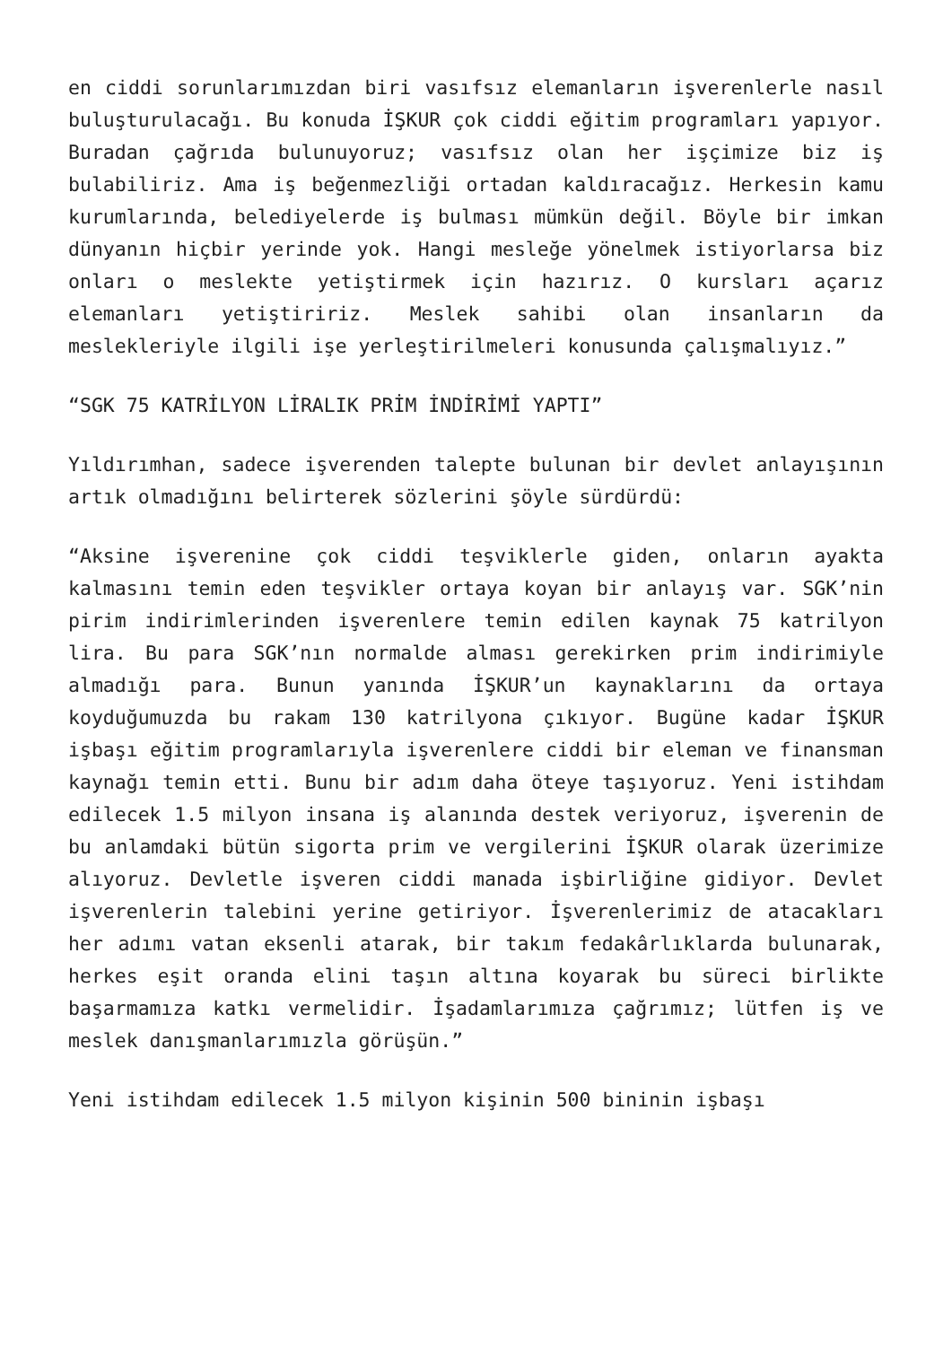en ciddi sorunlarımızdan biri vasıfsız elemanların işverenlerle nasıl buluşturulacağı. Bu konuda İŞKUR çok ciddi eğitim programları yapıyor. Buradan çağrıda bulunuyoruz; vasıfsız olan her işçimize biz iş bulabiliriz. Ama iş beğenmezliği ortadan kaldıracağız. Herkesin kamu kurumlarında, belediyelerde iş bulması mümkün değil. Böyle bir imkan dünyanın hiçbir yerinde yok. Hangi mesleğe yönelmek istiyorlarsa biz onları o meslekte yetiştirmek için hazırız. O kursları açarız elemanları yetiştiririz. Meslek sahibi olan insanların da meslekleriyle ilgili işe yerleştirilmeleri konusunda çalışmalıyız.”
“SGK 75 KATRİLYON LİRALIK PRİM İNDİRİMİ YAPTI”
Yıldırımhan, sadece işverenden talepte bulunan bir devlet anlayışının artık olmadığını belirterek sözlerini şöyle sürdürdü:
“Aksine işverenine çok ciddi teşviklerle giden, onların ayakta kalmasını temin eden teşvikler ortaya koyan bir anlayış var. SGK’nin pirim indirimlerinden işverenlere temin edilen kaynak 75 katrilyon lira. Bu para SGK’nın normalde alması gerekirken prim indirimiyle almadığı para. Bunun yanında İŞKUR’un kaynaklarını da ortaya koyduğumuzda bu rakam 130 katrilyona çıkıyor. Bugüne kadar İŞKUR işbaşı eğitim programlarıyla işverenlere ciddi bir eleman ve finansman kaynağı temin etti. Bunu bir adım daha öteye taşıyoruz. Yeni istihdam edilecek 1.5 milyon insana iş alanında destek veriyoruz, işverenin de bu anlamdaki bütün sigorta prim ve vergilerini İŞKUR olarak üzerimize alıyoruz. Devletle işveren ciddi manada işbirliğine gidiyor. Devlet işverenlerin talebini yerine getiriyor. İşverenlerimiz de atacakları her adımı vatan eksenli atarak, bir takım fedakârlıklarda bulunarak, herkes eşit oranda elini taşın altına koyarak bu süreci birlikte başarmamıza katkı vermelidir. İşadamlarımıza çağrımız; lütfen iş ve meslek danışmanlarımızla görüşün.”
Yeni istihdam edilecek 1.5 milyon kişinin 500 bininin işbaşı